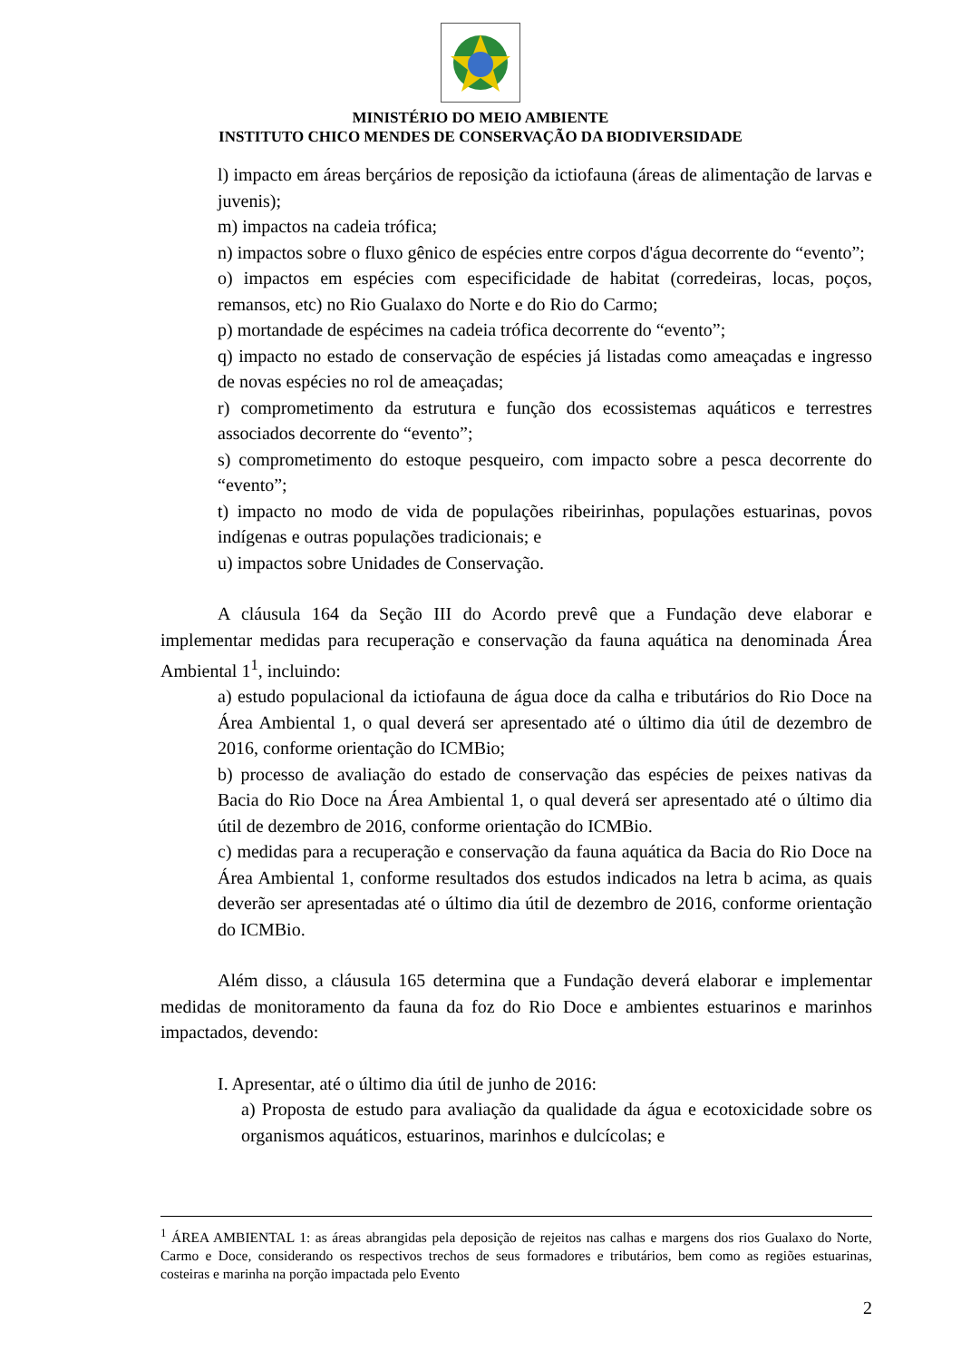MINISTÉRIO DO MEIO AMBIENTE
INSTITUTO CHICO MENDES DE CONSERVAÇÃO DA BIODIVERSIDADE
l) impacto em áreas berçários de reposição da ictiofauna (áreas de alimentação de larvas e juvenis);
m) impactos na cadeia trófica;
n) impactos sobre o fluxo gênico de espécies entre corpos d'água decorrente do “evento”;
o) impactos em espécies com especificidade de habitat (corredeiras, locas, poços, remansos, etc) no Rio Gualaxo do Norte e do Rio do Carmo;
p) mortandade de espécimes na cadeia trófica decorrente do “evento”;
q) impacto no estado de conservação de espécies já listadas como ameaçadas e ingresso de novas espécies no rol de ameaçadas;
r) comprometimento da estrutura e função dos ecossistemas aquáticos e terrestres associados decorrente do “evento”;
s) comprometimento do estoque pesqueiro, com impacto sobre a pesca decorrente do “evento”;
t) impacto no modo de vida de populações ribeirinhas, populações estuarinas, povos indígenas e outras populações tradicionais; e
u) impactos sobre Unidades de Conservação.
A cláusula 164 da Seção III do Acordo prevê que a Fundação deve elaborar e implementar medidas para recuperação e conservação da fauna aquática na denominada Área Ambiental 1<sup>1</sup>, incluindo:
a) estudo populacional da ictiofauna de água doce da calha e tributários do Rio Doce na Área Ambiental 1, o qual deverá ser apresentado até o último dia útil de dezembro de 2016, conforme orientação do ICMBio;
b) processo de avaliação do estado de conservação das espécies de peixes nativas da Bacia do Rio Doce na Área Ambiental 1, o qual deverá ser apresentado até o último dia útil de dezembro de 2016, conforme orientação do ICMBio.
c) medidas para a recuperação e conservação da fauna aquática da Bacia do Rio Doce na Área Ambiental 1, conforme resultados dos estudos indicados na letra b acima, as quais deverão ser apresentadas até o último dia útil de dezembro de 2016, conforme orientação do ICMBio.
Além disso, a cláusula 165 determina que a Fundação deverá elaborar e implementar medidas de monitoramento da fauna da foz do Rio Doce e ambientes estuarinos e marinhos impactados, devendo:
I. Apresentar, até o último dia útil de junho de 2016:
a) Proposta de estudo para avaliação da qualidade da água e ecotoxicidade sobre os organismos aquáticos, estuarinos, marinhos e dulcícolas; e
<sup>1</sup> ÁREA AMBIENTAL 1: as áreas abrangidas pela deposição de rejeitos nas calhas e margens dos rios Gualaxo do Norte, Carmo e Doce, considerando os respectivos trechos de seus formadores e tributários, bem como as regiões estuarinas, costeiras e marinha na porção impactada pelo Evento
2